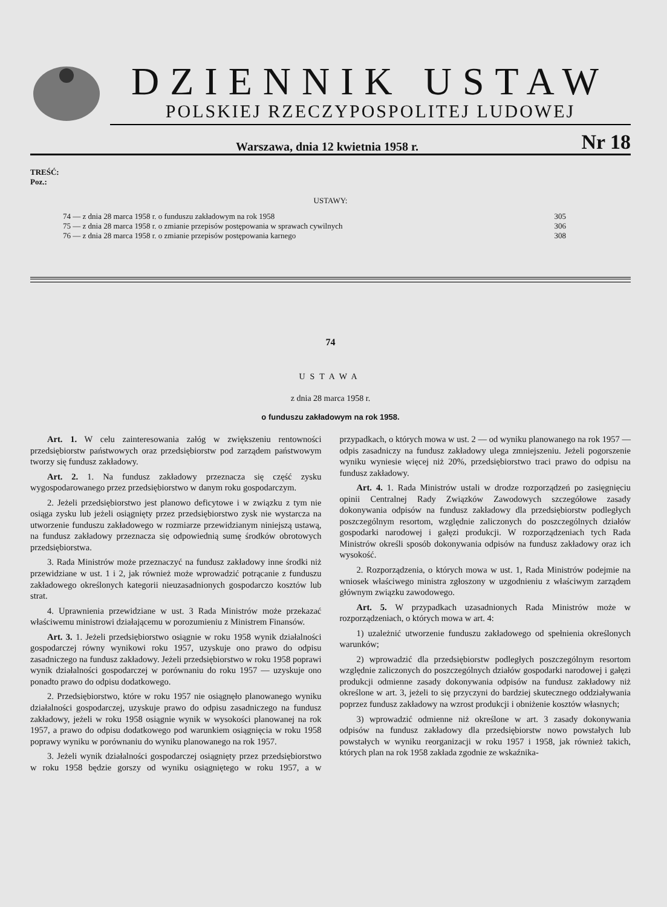DZIENNIK USTAW
POLSKIEJ RZECZYPOSPOLITEJ LUDOWEJ
Warszawa, dnia 12 kwietnia 1958 r. Nr 18
TREŚĆ:
Poz.:
USTAWY:
| 74 — z dnia 28 marca 1958 r. o funduszu zakładowym na rok 1958 | 305 |
| 75 — z dnia 28 marca 1958 r. o zmianie przepisów postępowania w sprawach cywilnych | 306 |
| 76 — z dnia 28 marca 1958 r. o zmianie przepisów postępowania karnego | 308 |
74
USTAWA
z dnia 28 marca 1958 r.
o funduszu zakładowym na rok 1958.
Art. 1. W celu zainteresowania załóg w zwiększeniu rentowności przedsiębiorstw państwowych oraz przedsiębiorstw pod zarządem państwowym tworzy się fundusz zakładowy.
Art. 2. 1. Na fundusz zakładowy przeznacza się część zysku wygospodarowanego przez przedsiębiorstwo w danym roku gospodarczym.
2. Jeżeli przedsiębiorstwo jest planowo deficytowe i w związku z tym nie osiąga zysku lub jeżeli osiągnięty przez przedsiębiorstwo zysk nie wystarcza na utworzenie funduszu zakładowego w rozmiarze przewidzianym niniejszą ustawą, na fundusz zakładowy przeznacza się odpowiednią sumę środków obrotowych przedsiębiorstwa.
3. Rada Ministrów może przeznaczyć na fundusz zakładowy inne środki niż przewidziane w ust. 1 i 2, jak również może wprowadzić potrącanie z funduszu zakładowego określonych kategorii nieuzasadnionych gospodarczo kosztów lub strat.
4. Uprawnienia przewidziane w ust. 3 Rada Ministrów może przekazać właściwemu ministrowi działającemu w porozumieniu z Ministrem Finansów.
Art. 3. 1. Jeżeli przedsiębiorstwo osiągnie w roku 1958 wynik działalności gospodarczej równy wynikowi roku 1957, uzyskuje ono prawo do odpisu zasadniczego na fundusz zakładowy. Jeżeli przedsiębiorstwo w roku 1958 poprawi wynik działalności gospodarczej w porównaniu do roku 1957 — uzyskuje ono ponadto prawo do odpisu dodatkowego.
2. Przedsiębiorstwo, które w roku 1957 nie osiągnęło planowanego wyniku działalności gospodarczej, uzyskuje prawo do odpisu zasadniczego na fundusz zakładowy, jeżeli w roku 1958 osiągnie wynik w wysokości planowanej na rok 1957, a prawo do odpisu dodatkowego pod warunkiem osiągnięcia w roku 1958 poprawy wyniku w porównaniu do wyniku planowanego na rok 1957.
3. Jeżeli wynik działalności gospodarczej osiągnięty przez przedsiębiorstwo w roku 1958 będzie gorszy od wyniku osiągniętego w roku 1957, a w przypadkach, o których mowa w ust. 2 — od wyniku planowanego na rok 1957 — odpis zasadniczy na fundusz zakładowy ulega zmniejszeniu. Jeżeli pogorszenie wyniku wyniesie więcej niż 20%, przedsiębiorstwo traci prawo do odpisu na fundusz zakładowy.
Art. 4. 1. Rada Ministrów ustali w drodze rozporządzeń po zasięgnięciu opinii Centralnej Rady Związków Zawodowych szczegółowe zasady dokonywania odpisów na fundusz zakładowy dla przedsiębiorstw podległych poszczególnym resortom, względnie zaliczonych do poszczególnych działów gospodarki narodowej i gałęzi produkcji. W rozporządzeniach tych Rada Ministrów określi sposób dokonywania odpisów na fundusz zakładowy oraz ich wysokość.
2. Rozporządzenia, o których mowa w ust. 1, Rada Ministrów podejmie na wniosek właściwego ministra zgłoszony w uzgodnieniu z właściwym zarządem głównym związku zawodowego.
Art. 5. W przypadkach uzasadnionych Rada Ministrów może w rozporządzeniach, o których mowa w art. 4:
1) uzależnić utworzenie funduszu zakładowego od spełnienia określonych warunków;
2) wprowadzić dla przedsiębiorstw podległych poszczególnym resortom względnie zaliczonych do poszczególnych działów gospodarki narodowej i gałęzi produkcji odmienne zasady dokonywania odpisów na fundusz zakładowy niż określone w art. 3, jeżeli to się przyczyni do bardziej skutecznego oddziaływania poprzez fundusz zakładowy na wzrost produkcji i obniżenie kosztów własnych;
3) wprowadzić odmienne niż określone w art. 3 zasady dokonywania odpisów na fundusz zakładowy dla przedsiębiorstw nowo powstałych lub powstałych w wyniku reorganizacji w roku 1957 i 1958, jak również takich, których plan na rok 1958 zakłada zgodnie ze wskaźnika-